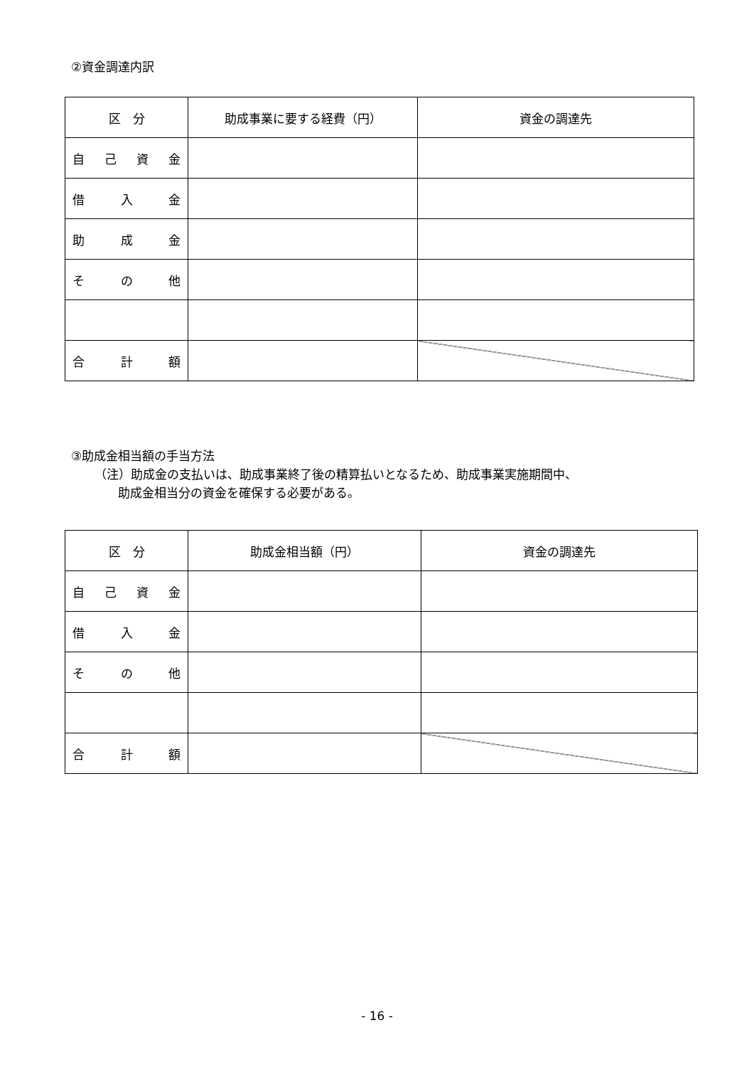②資金調達内訳
| 区 分 | 助成事業に要する経費（円） | 資金の調達先 |
| --- | --- | --- |
| 自 己 資 金 | | |
| 借 入 金 | | |
| 助 成 金 | | |
| そ の 他 | | |
| 合 計 額 | | |
③助成金相当額の手当方法
（注）助成金の支払いは、助成事業終了後の精算払いとなるため、助成事業実施期間中、
助成金相当分の資金を確保する必要がある。
| 区 分 | 助成金相当額（円） | 資金の調達先 |
| --- | --- | --- |
| 自 己 資 金 | | |
| 借 入 金 | | |
| そ の 他 | | |
| 合 計 額 | | |
- 16 -